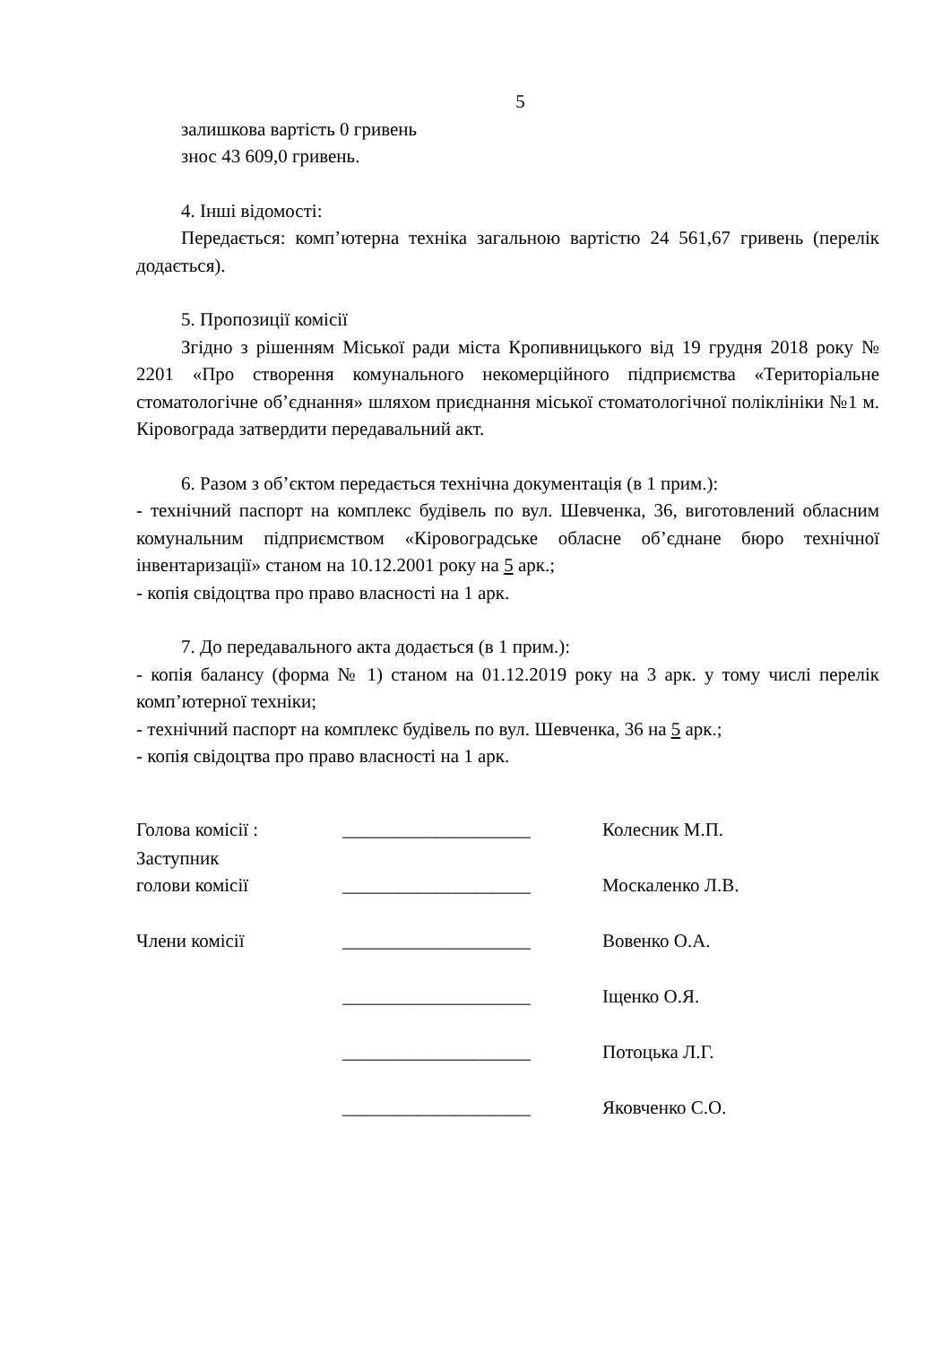5
залишкова вартість 0 гривень
знос 43 609,0 гривень.
4. Інші відомості:
Передається: комп’ютерна техніка загальною вартістю 24 561,67 гривень (перелік додається).
5. Пропозиції комісії
Згідно з рішенням Міської ради міста Кропивницького від 19 грудня 2018 року № 2201 «Про створення комунального некомерційного підприємства «Територіальне стоматологічне об’єднання» шляхом приєднання міської стоматологічної поліклініки №1 м. Кіровограда затвердити передавальний акт.
6. Разом з об’єктом передається технічна документація (в 1 прим.):
- технічний паспорт на комплекс будівель по вул. Шевченка, 36, виготовлений обласним комунальним підприємством «Кіровоградське обласне об’єднане бюро технічної інвентаризації» станом на 10.12.2001 року на 5 арк.;
- копія свідоцтва про право власності на 1 арк.
7. До передавального акта додається (в 1 прим.):
- копія балансу (форма № 1) станом на 01.12.2019 року на 3 арк. у тому числі перелік комп’ютерної техніки;
- технічний паспорт на комплекс будівель по вул. Шевченка, 36 на 5 арк.;
- копія свідоцтва про право власності на 1 арк.
| Голова комісії : | ____________________ | Колесник М.П. |
| Заступник голови комісії | ____________________ | Москаленко Л.В. |
| Члени комісії | ____________________ | Вовенко О.А. |
| | ____________________ | Іщенко О.Я. |
| | ____________________ | Потоцька Л.Г. |
| | ____________________ | Яковченко С.О. |